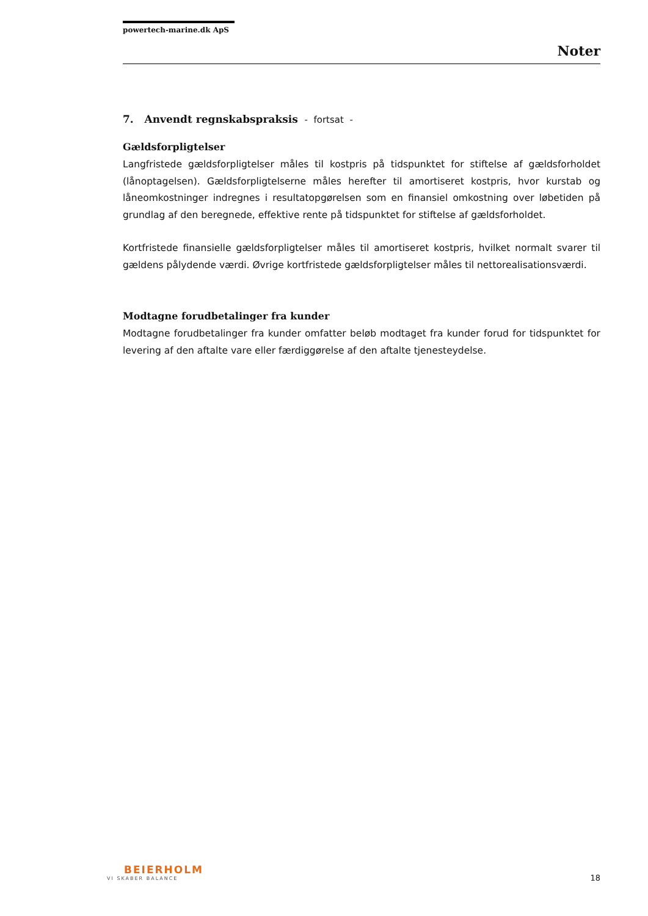powertech-marine.dk ApS
Noter
7. Anvendt regnskabspraksis - fortsat -
Gældsforpligtelser
Langfristede gældsforpligtelser måles til kostpris på tidspunktet for stiftelse af gældsforholdet (lånoptagelsen). Gældsforpligtelserne måles herefter til amortiseret kostpris, hvor kurstab og låneomkostninger indregnes i resultatopgørelsen som en finansiel omkostning over løbetiden på grundlag af den beregnede, effektive rente på tidspunktet for stiftelse af gældsforholdet.
Kortfristede finansielle gældsforpligtelser måles til amortiseret kostpris, hvilket normalt svarer til gældens pålydende værdi. Øvrige kortfristede gældsforpligtelser måles til nettorealisationsværdi.
Modtagne forudbetalinger fra kunder
Modtagne forudbetalinger fra kunder omfatter beløb modtaget fra kunder forud for tidspunktet for levering af den aftalte vare eller færdiggørelse af den aftalte tjenesteydelse.
BEIERHOLM
VI SKABER BALANCE
18